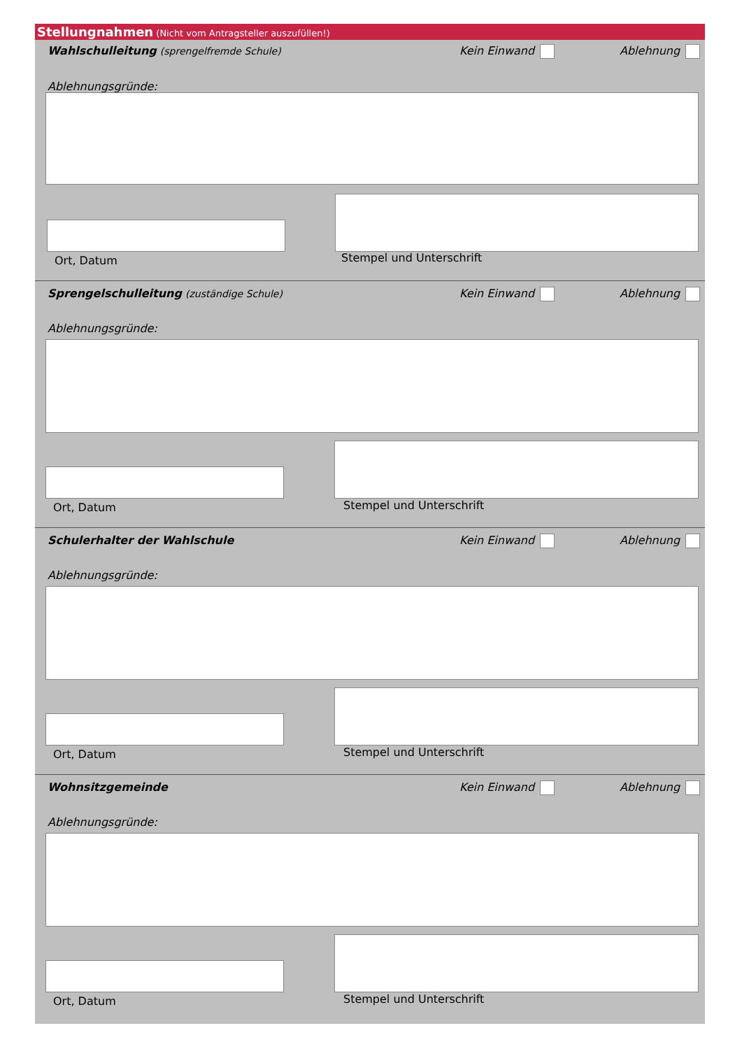Stellungnahmen (Nicht vom Antragsteller auszufüllen!)
Wahlschulleitung (sprengelfremde Schule) Kein Einwand Ablehnung
Ablehnungsgründe:
Ort, Datum Stempel und Unterschrift
Sprengelschulleitung (zuständige Schule) Kein Einwand Ablehnung
Ablehnungsgründe:
Ort, Datum Stempel und Unterschrift
Schulerhalter der Wahlschule Kein Einwand Ablehnung
Ablehnungsgründe:
Ort, Datum Stempel und Unterschrift
Wohnsitzgemeinde Kein Einwand Ablehnung
Ablehnungsgründe:
Ort, Datum Stempel und Unterschrift